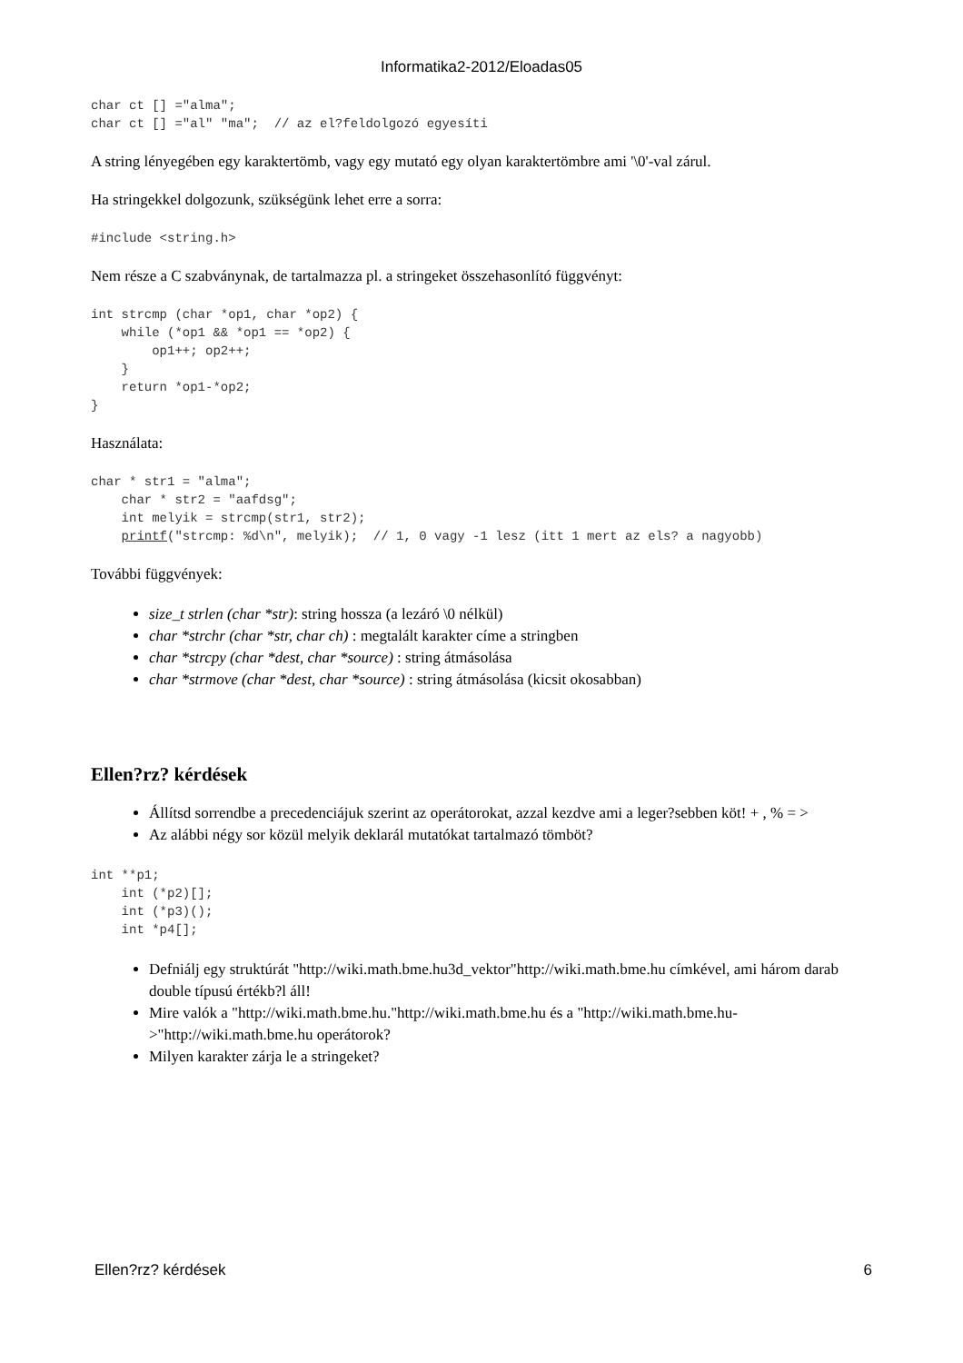Informatika2-2012/Eloadas05
char ct [] ="alma";
char ct [] ="al" "ma";  // az el?feldolgozó egyesíti
A string lényegében egy karaktertömb, vagy egy mutató egy olyan karaktertömbre ami '\0'-val zárul.
Ha stringekkel dolgozunk, szükségünk lehet erre a sorra:
#include <string.h>
Nem része a C szabványnak, de tartalmazza pl. a stringeket összehasonlító függvényt:
int strcmp (char *op1, char *op2) {
    while (*op1 && *op1 == *op2) {
        op1++; op2++;
    }
    return *op1-*op2;
}
Használata:
char * str1 = "alma";
    char * str2 = "aafdsg";
    int melyik = strcmp(str1, str2);
    printf("strcmp: %d\n", melyik);  // 1, 0 vagy -1 lesz (itt 1 mert az els? a nagyobb)
További függvények:
size_t strlen (char *str): string hossza (a lezáró \0 nélkül)
char *strchr (char *str, char ch) : megtalált karakter címe a stringben
char *strcpy (char *dest, char *source) : string átmásolása
char *strmove (char *dest, char *source) : string átmásolása (kicsit okosabban)
Ellen?rz? kérdések
Állítsd sorrendbe a precedenciájuk szerint az operátorokat, azzal kezdve ami a leger?sebben köt! + , % = >
Az alábbi négy sor közül melyik deklarál mutatókat tartalmazó tömböt?
int **p1;
    int (*p2)[];
    int (*p3)();
    int *p4[];
Defniálj egy struktúrát "http://wiki.math.bme.hu3d_vektor"http://wiki.math.bme.hu címkével, ami három darab double típusú értékb?l áll!
Mire valók a "http://wiki.math.bme.hu."http://wiki.math.bme.hu és a "http://wiki.math.bme.hu->"http://wiki.math.bme.hu operátorok?
Milyen karakter zárja le a stringeket?
Ellen?rz? kérdések 6